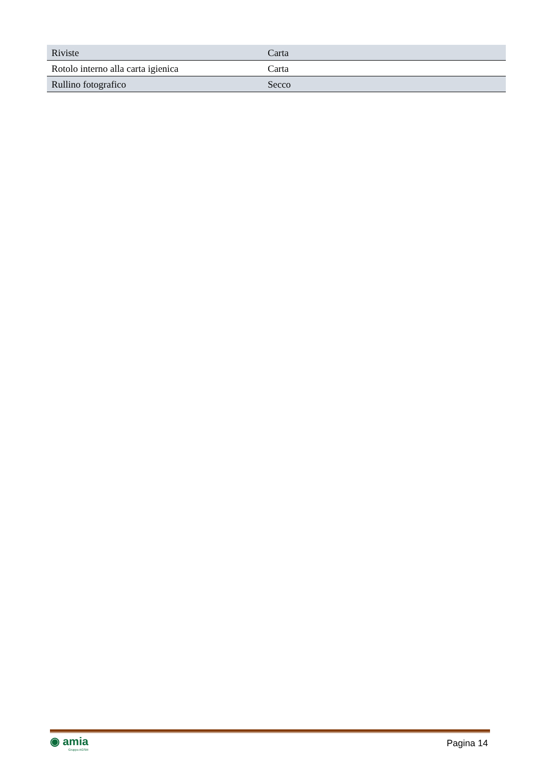| Riviste | Carta |
| Rotolo interno alla carta igienica | Carta |
| Rullino fotografico | Secco |
◉ amia
Gruppo AGSM
Pagina 14